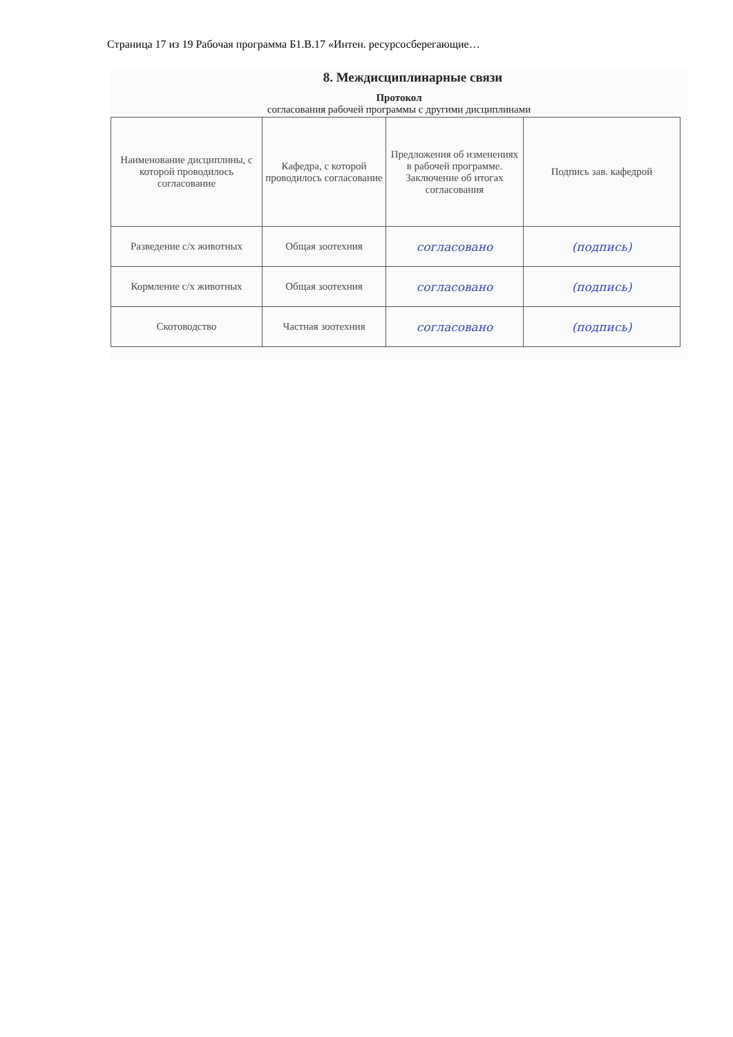Страница 17 из 19 Рабочая программа Б1.В.17 «Интен. ресурсосберегающие…
8. Междисциплинарные связи
Протокол
согласования рабочей программы с другими дисциплинами
| Наименование дисциплины, с которой проводилось согласование | Кафедра, с которой проводилось согласование | Предложения об изменениях в рабочей программе. Заключение об итогах согласования | Подпись зав. кафедрой |
| Разведение с/х животных | Общая зоотехния | согласовано | (подпись) |
| Кормление с/х животных | Общая зоотехния | согласовано | (подпись) |
| Скотоводство | Частная зоотехния | согласовано | (подпись) |